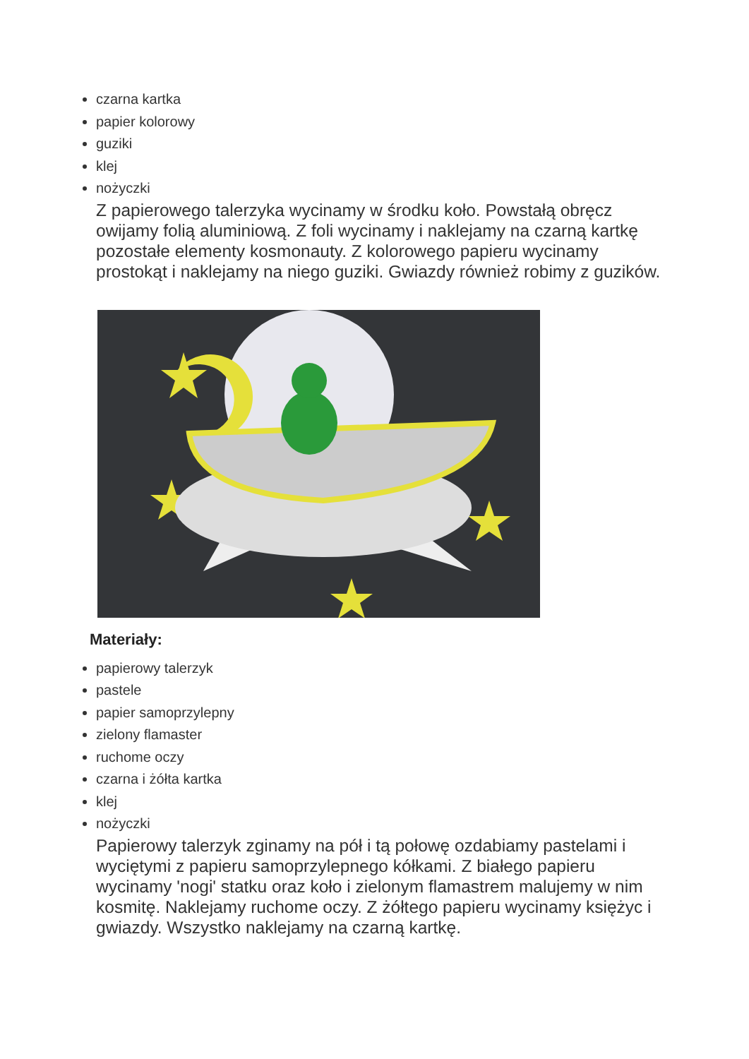czarna kartka
papier kolorowy
guziki
klej
nożyczki
Z papierowego talerzyka wycinamy w środku koło. Powstałą obręcz owijamy folią aluminiową. Z foli wycinamy i naklejamy na czarną kartkę pozostałe elementy kosmonauty. Z kolorowego papieru wycinamy prostokąt i naklejamy na niego guziki. Gwiazdy również robimy z guzików.
Materiały:
papierowy talerzyk
pastele
papier samoprzylepny
zielony flamaster
ruchome oczy
czarna i żółta kartka
klej
nożyczki
Papierowy talerzyk zginamy na pół i tą połowę ozdabiamy pastelami i wyciętymi z papieru samoprzylepnego kółkami. Z białego papieru wycinamy 'nogi' statku oraz koło i zielonym flamastrem malujemy w nim kosmitę. Naklejamy ruchome oczy. Z żółtego papieru wycinamy księżyc i gwiazdy. Wszystko naklejamy na czarną kartkę.